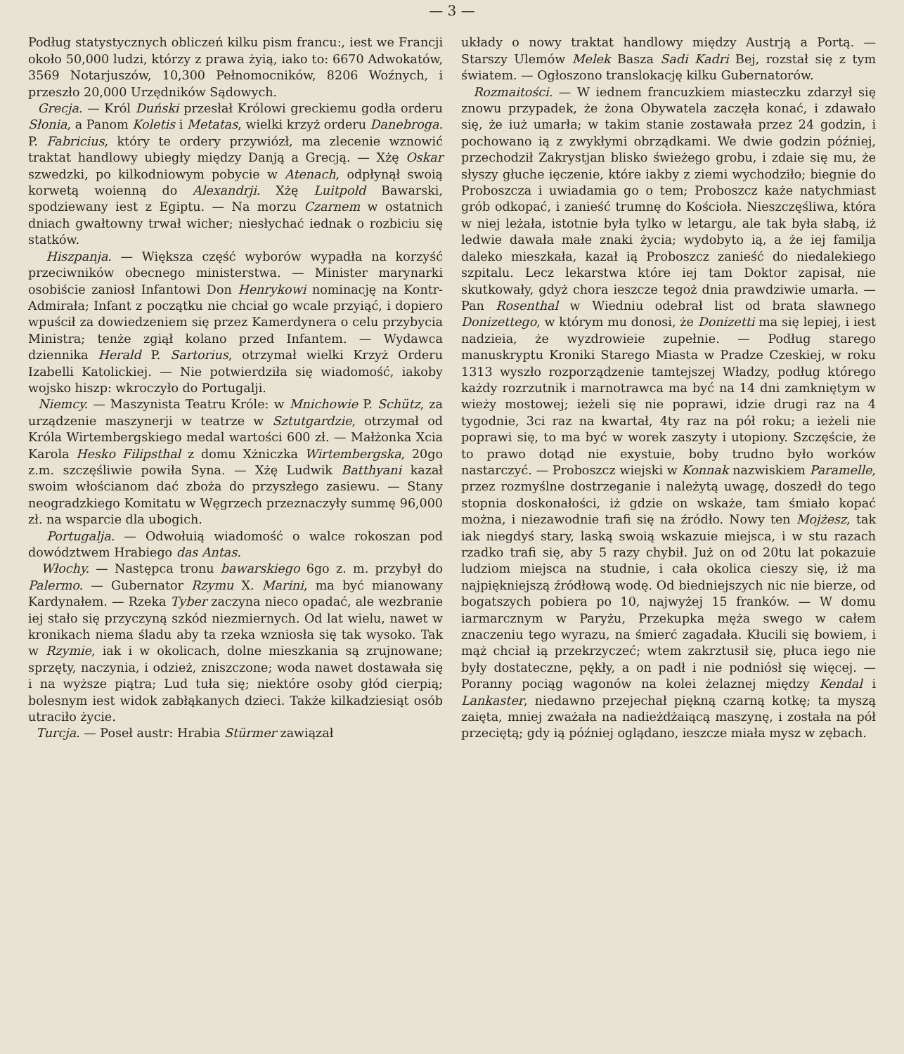— 3 —
Podług statystycznych obliczeń kilku pism francu:, iest we Francji około 50,000 ludzi, którzy z prawa żyią, iako to: 6670 Adwokatów, 3569 Notarjuszów, 10,300 Pełnomocników, 8206 Woźnych, i przeszło 20,000 Urzędników Sądowych.
Grecja. — Król Duński przesłał Królowi greckiemu godła orderu Słonia, a Panom Koletis i Metatas, wielki krzyż orderu Danebroga. P. Fabricius, który te ordery przywiózł, ma zlecenie wznowić traktat handlowy ubiegły między Danją a Grecją. — Xżę Oskar szwedzki, po kilkodniowym pobycie w Atenach, odpłynął swoią korwetą woienną do Alexandrji. Xżę Luitpold Bawarski, spodziewany iest z Egiptu. — Na morzu Czarnem w ostatnich dniach gwałtowny trwał wicher; niesłychać iednak o rozbiciu się statków.
Hiszpanja. — Większa część wyborów wypadła na korzyść przeciwników obecnego ministerstwa. — Minister marynarki osobiście zaniosł Infantowi Don Henrykowi nominację na Kontr-Admirała; Infant z początku nie chciał go wcale przyiąć, i dopiero wpuścił za dowiedzeniem się przez Kamerdynera o celu przybycia Ministra; tenże zgiął kolano przed Infantem. — Wydawca dziennika Herald P. Sartorius, otrzymał wielki Krzyż Orderu Izabelli Katolickiej. — Nie potwierdziła się wiadomość, iakoby wojsko hiszp: wkroczyło do Portugalji.
Niemcy. — Maszynista Teatru Króle: w Mnichowie P. Schütz, za urządzenie maszynerji w teatrze w Sztutgardzie, otrzymał od Króla Wirtembergskiego medal wartości 600 zł. — Małżonka Xcia Karola Hesko Filipsthal z domu Xżniczka Wirtembergska, 20go z.m. szczęśliwie powiła Syna. — Xżę Ludwik Batthyani kazał swoim włościanom dać zboża do przyszłego zasiewu. — Stany neogradzkiego Komitatu w Węgrzech przeznaczyły summę 96,000 zł. na wsparcie dla ubogich.
Portugalja. — Odwołuią wiadomość o walce rokoszan pod dowództwem Hrabiego das Antas.
Włochy. — Następca tronu bawarskiego 6go z. m. przybył do Palermo. — Gubernator Rzymu X. Marini, ma być mianowany Kardynałem. — Rzeka Tyber zaczyna nieco opadać, ale wezbranie iej stało się przyczyną szkód niezmiernych. Od lat wielu, nawet w kronikach niema śladu aby ta rzeka wzniosła się tak wysoko. Tak w Rzymie, iak i w okolicach, dolne mieszkania są zrujnowane; sprzęty, naczynia, i odzież, zniszczone; woda nawet dostawała się i na wyższe piątra; Lud tuła się; niektóre osoby głód cierpią; bolesnym iest widok zabłąkanych dzieci. Także kilkadziesiąt osób utraciło życie.
Turcja. — Poseł austr: Hrabia Stürmer zawiązał
układy o nowy traktat handlowy między Austrją a Portą. — Starszy Ulemów Melek Basza Sadi Kadri Bej, rozstał się z tym światem. — Ogłoszono translokację kilku Gubernatorów.
Rozmaitości. — W iednem francuzkiem miasteczku zdarzył się znowu przypadek, że żona Obywatela zaczęła konać, i zdawało się, że iuż umarła; w takim stanie zostawała przez 24 godzin, i pochowano ią z zwykłymi obrządkami. We dwie godzin później, przechodził Zakrystjan blisko świeżego grobu, i zdaie się mu, że słyszy głuche ięczenie, które iakby z ziemi wychodziło; biegnie do Proboszcza i uwiadamia go o tem; Proboszcz każe natychmiast grób odkopać, i zanieść trumnę do Kościoła. Nieszczęśliwa, która w niej leżała, istotnie była tylko w letargu, ale tak była słabą, iż ledwie dawała małe znaki życia; wydobyto ią, a że iej familja daleko mieszkała, kazał ią Proboszcz zanieść do niedalekiego szpitalu. Lecz lekarstwa które iej tam Doktor zapisał, nie skutkowały, gdyż chora ieszcze tegoż dnia prawdziwie umarła. — Pan Rosenthal w Wiedniu odebrał list od brata sławnego Donizettego, w którym mu donosi, że Donizetti ma się lepiej, i iest nadzieia, że wyzdrowieie zupełnie. — Podług starego manuskryptu Kroniki Starego Miasta w Pradze Czeskiej, w roku 1313 wyszło rozporządzenie tamtejszej Władzy, podług którego każdy rozrzutnik i marnotrawca ma być na 14 dni zamkniętym w wieży mostowej; ieżeli się nie poprawi, idzie drugi raz na 4 tygodnie, 3ci raz na kwartał, 4ty raz na pół roku; a ieżeli nie poprawi się, to ma być w worek zaszyty i utopiony. Szczęście, że to prawo dotąd nie exystuie, boby trudno było worków nastarczyć. — Proboszcz wiejski w Konnak nazwiskiem Paramelle, przez rozmyślne dostrzeganie i należytą uwagę, doszedł do tego stopnia doskonałości, iż gdzie on wskaże, tam śmiało kopać można, i niezawodnie trafi się na źródło. Nowy ten Mojżesz, tak iak niegdyś stary, laską swoią wskazuie miejsca, i w stu razach rzadko trafi się, aby 5 razy chybił. Już on od 20tu lat pokazuie ludziom miejsca na studnie, i cała okolica cieszy się, iż ma najpiękniejszą źródłową wodę. Od biedniejszych nic nie bierze, od bogatszych pobiera po 10, najwyżej 15 franków. — W domu iarmarcznym w Paryżu, Przekupka męża swego w całem znaczeniu tego wyrazu, na śmierć zagadała. Kłucili się bowiem, i mąż chciał ią przekrzyczeć; wtem zakrztusił się, płuca iego nie były dostateczne, pękły, a on padł i nie podniósł się więcej. — Poranny pociąg wagonów na kolei żelaznej między Kendal i Lankaster, niedawno przejechał piękną czarną kotkę; ta myszą zaięta, mniej zważała na nadieżdżaiącą maszynę, i została na pół przeciętą; gdy ią później oglądano, ieszcze miała mysz w zębach.